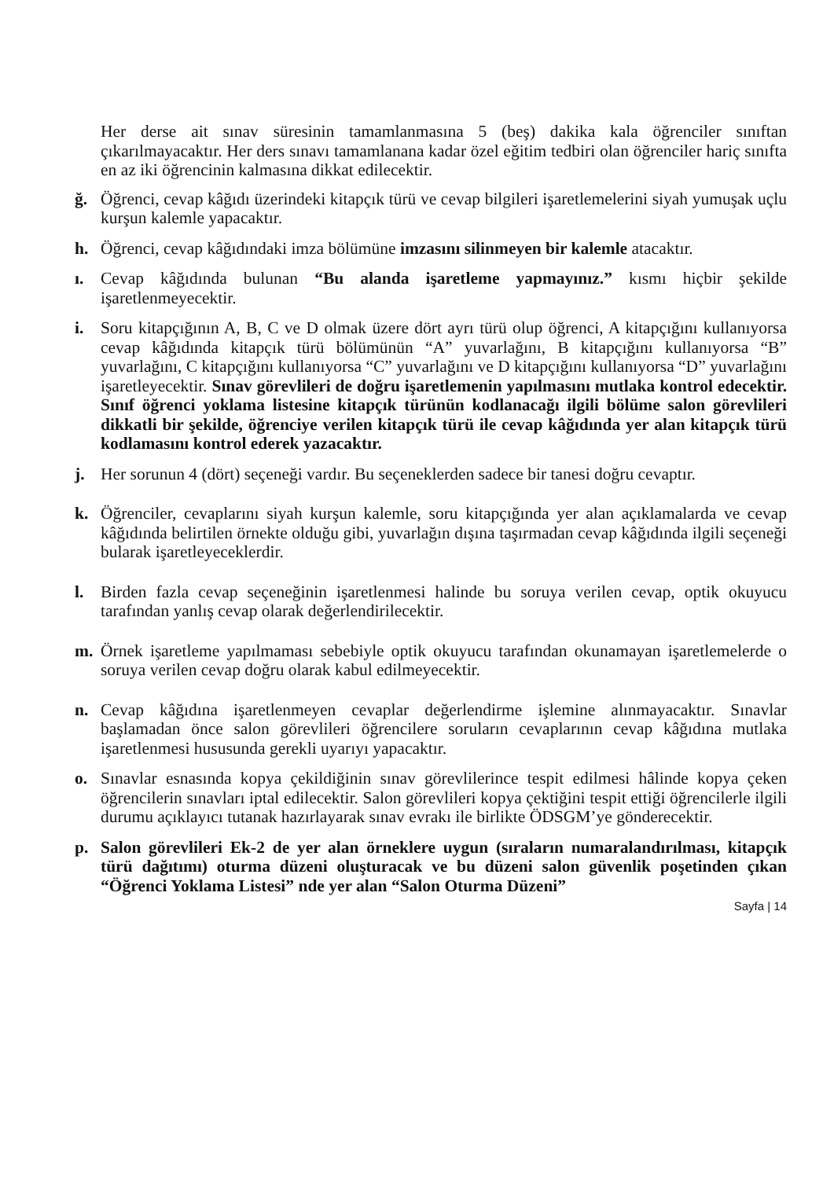Her derse ait sınav süresinin tamamlanmasına 5 (beş) dakika kala öğrenciler sınıftan çıkarılmayacaktır. Her ders sınavı tamamlanana kadar özel eğitim tedbiri olan öğrenciler hariç sınıfta en az iki öğrencinin kalmasına dikkat edilecektir.
ğ. Öğrenci, cevap kâğıdı üzerindeki kitapçık türü ve cevap bilgileri işaretlemelerini siyah yumuşak uçlu kurşun kalemle yapacaktır.
h. Öğrenci, cevap kâğıdındaki imza bölümüne imzasını silinmeyen bir kalemle atacaktır.
ı. Cevap kâğıdında bulunan “Bu alanda işaretleme yapmayınız.” kısmı hiçbir şekilde işaretlenmeyecektir.
i. Soru kitapçığının A, B, C ve D olmak üzere dört ayrı türü olup öğrenci, A kitapçığını kullanıyorsa cevap kâğıdında kitapçık türü bölümünün “A” yuvarlağını, B kitapçığını kullanıyorsa “B” yuvarlağını, C kitapçığını kullanıyorsa “C” yuvarlağını ve D kitapçığını kullanıyorsa “D” yuvarlağını işaretleyecektir. Sınav görevlileri de doğru işaretlemenin yapılmasını mutlaka kontrol edecektir. Sınıf öğrenci yoklama listesine kitapçık türünün kodlanacağı ilgili bölüme salon görevlileri dikkatli bir şekilde, öğrenciye verilen kitapçık türü ile cevap kâğıdında yer alan kitapçık türü kodlamasını kontrol ederek yazacaktır.
j. Her sorunun 4 (dört) seçeneği vardır. Bu seçeneklerden sadece bir tanesi doğru cevaptır.
k. Öğrenciler, cevaplarını siyah kurşun kalemle, soru kitapçığında yer alan açıklamalarda ve cevap kâğıdında belirtilen örnekte olduğu gibi, yuvarlağın dışına taşırmadan cevap kâğıdında ilgili seçeneği bularak işaretleyeceklerdir.
l. Birden fazla cevap seçeneğinin işaretlenmesi halinde bu soruya verilen cevap, optik okuyucu tarafından yanlış cevap olarak değerlendirilecektir.
m. Örnek işaretleme yapılmaması sebebiyle optik okuyucu tarafından okunamayan işaretlemelerde o soruya verilen cevap doğru olarak kabul edilmeyecektir.
n. Cevap kâğıdına işaretlenmeyen cevaplar değerlendirme işlemine alınmayacaktır. Sınavlar başlamadan önce salon görevlileri öğrencilere soruların cevaplarının cevap kâğıdına mutlaka işaretlenmesi hususunda gerekli uyarıyı yapacaktır.
o. Sınavlar esnasında kopya çekildiğinin sınav görevlilerince tespit edilmesi hâlinde kopya çeken öğrencilerin sınavları iptal edilecektir. Salon görevlileri kopya çektiğini tespit ettiği öğrencilerle ilgili durumu açıklayıcı tutanak hazırlayarak sınav evrakı ile birlikte ÖDSGM’ye gönderecektir.
p. Salon görevlileri Ek-2 de yer alan örneklere uygun (sıraların numaralandırılması, kitapçık türü dağıtımı) oturma düzeni oluşturacak ve bu düzeni salon güvenlik poşetinden çıkan “Öğrenci Yoklama Listesi” nde yer alan “Salon Oturma Düzeni”
Sayfa | 14